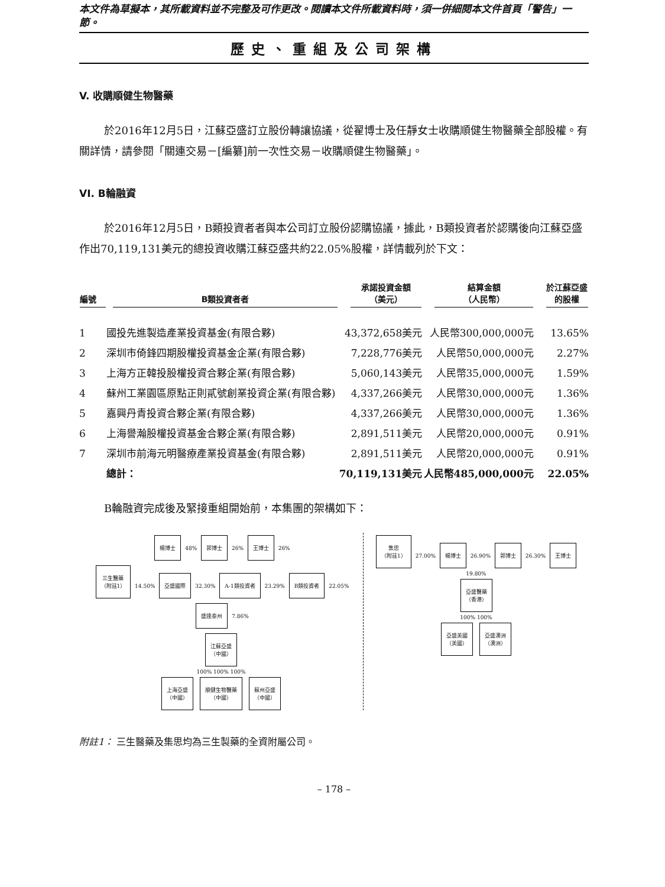本文件為草擬本，其所載資料並不完整及可作更改。閱讀本文件所載資料時，須一併細閱本文件首頁「警告」一節。
歷史、重組及公司架構
V. 收購順健生物醫藥
於2016年12月5日，江蘇亞盛訂立股份轉讓協議，從翟博士及任靜女士收購順健生物醫藥全部股權。有關詳情，請參閱「關連交易－[編纂]前一次性交易－收購順健生物醫藥」。
VI. B輪融資
於2016年12月5日，B類投資者者與本公司訂立股份認購協議，據此，B類投資者於認購後向江蘇亞盛作出70,119,131美元的總投資收購江蘇亞盛共約22.05%股權，詳情載列於下文：
| 編號 | B類投資者者 | 承諾投資金額 （美元） | 結算金額 （人民幣） | 於江蘇亞盛 的股權 |
| --- | --- | --- | --- | --- |
| 1 | 國投先進製造產業投資基金(有限合夥) | 43,372,658美元 | 人民幣300,000,000元 | 13.65% |
| 2 | 深圳市倚鋒四期股權投資基金企業(有限合夥) | 7,228,776美元 | 人民幣50,000,000元 | 2.27% |
| 3 | 上海方正韓投股權投資合夥企業(有限合夥) | 5,060,143美元 | 人民幣35,000,000元 | 1.59% |
| 4 | 蘇州工業園區原點正則貳號創業投資企業(有限合夥) | 4,337,266美元 | 人民幣30,000,000元 | 1.36% |
| 5 | 嘉興丹青投資合夥企業(有限合夥) | 4,337,266美元 | 人民幣30,000,000元 | 1.36% |
| 6 | 上海譽瀚股權投資基金合夥企業(有限合夥) | 2,891,511美元 | 人民幣20,000,000元 | 0.91% |
| 7 | 深圳市前海元明醫療產業投資基金(有限合夥) | 2,891,511美元 | 人民幣20,000,000元 | 0.91% |
| | 總計： | 70,119,131美元 | 人民幣485,000,000元 | 22.05% |
B輪融資完成後及緊接重組開始前，本集團的架構如下：
楊博士 48% 郭博士 26% 王博士 26%
三生醫藥
（附註1） 14.50% 亞盛國際 32.30% A-1類投資者 23.29% B類投資者 22.05% 盛達泰州 7.86%
江蘇亞盛
（中國）
100% 100% 100%
上海亞盛
（中國） 順健生物醫藥
（中國） 蘇州亞盛
（中國）
集思
（附註1） 27.00% 楊博士 26.90% 郭博士 26.30% 王博士 19.80%
亞盛醫藥
（香港）
100% 100%
亞盛美國
（美國） 亞盛澳洲
（澳洲）
附註1： 三生醫藥及集思均為三生製藥的全資附屬公司。
– 178 –